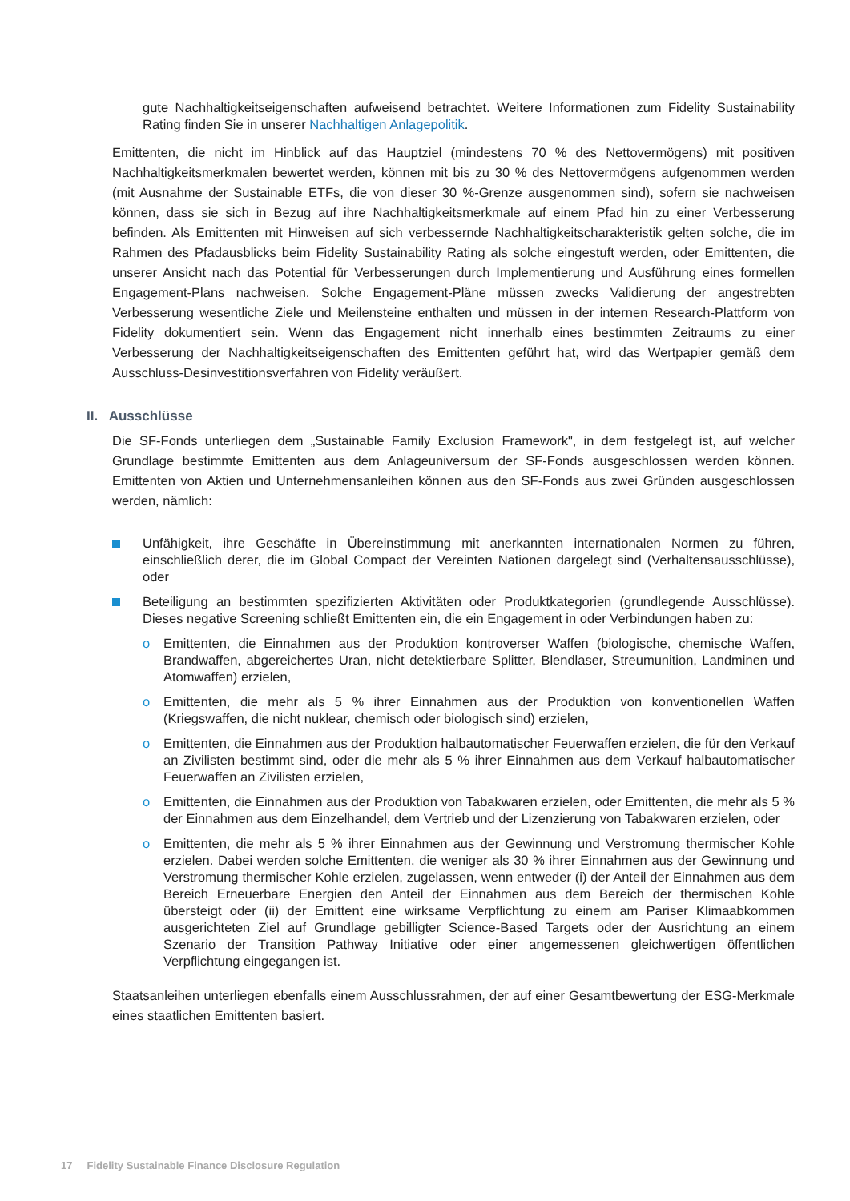gute Nachhaltigkeitseigenschaften aufweisend betrachtet. Weitere Informationen zum Fidelity Sustainability Rating finden Sie in unserer Nachhaltigen Anlagepolitik.
Emittenten, die nicht im Hinblick auf das Hauptziel (mindestens 70 % des Nettovermögens) mit positiven Nachhaltigkeitsmerkmalen bewertet werden, können mit bis zu 30 % des Nettovermögens aufgenommen werden (mit Ausnahme der Sustainable ETFs, die von dieser 30 %-Grenze ausgenommen sind), sofern sie nachweisen können, dass sie sich in Bezug auf ihre Nachhaltigkeitsmerkmale auf einem Pfad hin zu einer Verbesserung befinden. Als Emittenten mit Hinweisen auf sich verbessernde Nachhaltigkeitscharakteristik gelten solche, die im Rahmen des Pfadausblicks beim Fidelity Sustainability Rating als solche eingestuft werden, oder Emittenten, die unserer Ansicht nach das Potential für Verbesserungen durch Implementierung und Ausführung eines formellen Engagement-Plans nachweisen. Solche Engagement-Pläne müssen zwecks Validierung der angestrebten Verbesserung wesentliche Ziele und Meilensteine enthalten und müssen in der internen Research-Plattform von Fidelity dokumentiert sein. Wenn das Engagement nicht innerhalb eines bestimmten Zeitraums zu einer Verbesserung der Nachhaltigkeitseigenschaften des Emittenten geführt hat, wird das Wertpapier gemäß dem Ausschluss-Desinvestitionsverfahren von Fidelity veräußert.
II. Ausschlüsse
Die SF-Fonds unterliegen dem „Sustainable Family Exclusion Framework", in dem festgelegt ist, auf welcher Grundlage bestimmte Emittenten aus dem Anlageuniversum der SF-Fonds ausgeschlossen werden können. Emittenten von Aktien und Unternehmensanleihen können aus den SF-Fonds aus zwei Gründen ausgeschlossen werden, nämlich:
Unfähigkeit, ihre Geschäfte in Übereinstimmung mit anerkannten internationalen Normen zu führen, einschließlich derer, die im Global Compact der Vereinten Nationen dargelegt sind (Verhaltensausschlüsse), oder
Beteiligung an bestimmten spezifizierten Aktivitäten oder Produktkategorien (grundlegende Ausschlüsse). Dieses negative Screening schließt Emittenten ein, die ein Engagement in oder Verbindungen haben zu:
o Emittenten, die Einnahmen aus der Produktion kontroverser Waffen (biologische, chemische Waffen, Brandwaffen, abgereichertes Uran, nicht detektierbare Splitter, Blendlaser, Streumunition, Landminen und Atomwaffen) erzielen,
o Emittenten, die mehr als 5 % ihrer Einnahmen aus der Produktion von konventionellen Waffen (Kriegswaffen, die nicht nuklear, chemisch oder biologisch sind) erzielen,
o Emittenten, die Einnahmen aus der Produktion halbautomatischer Feuerwaffen erzielen, die für den Verkauf an Zivilisten bestimmt sind, oder die mehr als 5 % ihrer Einnahmen aus dem Verkauf halbautomatischer Feuerwaffen an Zivilisten erzielen,
o Emittenten, die Einnahmen aus der Produktion von Tabakwaren erzielen, oder Emittenten, die mehr als 5 % der Einnahmen aus dem Einzelhandel, dem Vertrieb und der Lizenzierung von Tabakwaren erzielen, oder
o Emittenten, die mehr als 5 % ihrer Einnahmen aus der Gewinnung und Verstromung thermischer Kohle erzielen. Dabei werden solche Emittenten, die weniger als 30 % ihrer Einnahmen aus der Gewinnung und Verstromung thermischer Kohle erzielen, zugelassen, wenn entweder (i) der Anteil der Einnahmen aus dem Bereich Erneuerbare Energien den Anteil der Einnahmen aus dem Bereich der thermischen Kohle übersteigt oder (ii) der Emittent eine wirksame Verpflichtung zu einem am Pariser Klimaabkommen ausgerichteten Ziel auf Grundlage gebilligter Science-Based Targets oder der Ausrichtung an einem Szenario der Transition Pathway Initiative oder einer angemessenen gleichwertigen öffentlichen Verpflichtung eingegangen ist.
Staatsanleihen unterliegen ebenfalls einem Ausschlussrahmen, der auf einer Gesamtbewertung der ESG-Merkmale eines staatlichen Emittenten basiert.
17 Fidelity Sustainable Finance Disclosure Regulation